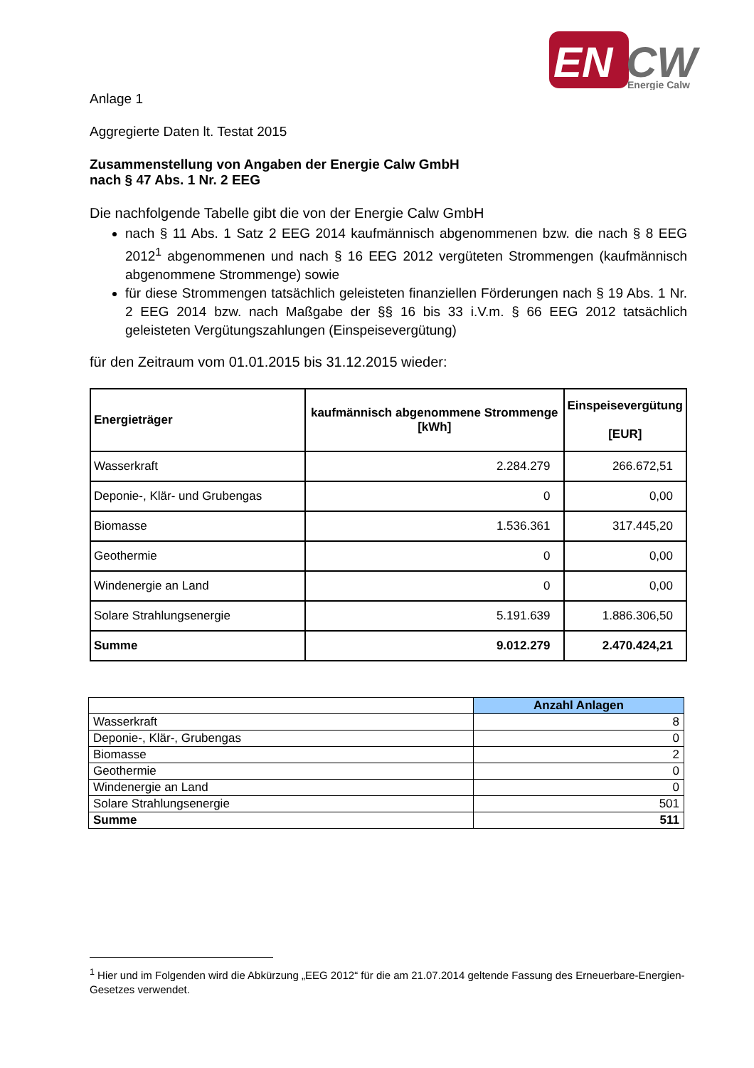EN
CW
Energie Calw
Anlage 1
Aggregierte Daten lt. Testat 2015
Zusammenstellung von Angaben der Energie Calw GmbH
nach § 47 Abs. 1 Nr. 2 EEG
Die nachfolgende Tabelle gibt die von der Energie Calw GmbH
nach § 11 Abs. 1 Satz 2 EEG 2014 kaufmännisch abgenommenen bzw. die nach § 8 EEG 2012<sup>1</sup> abgenommenen und nach § 16 EEG 2012 vergüteten Strommengen (kaufmännisch abgenommene Strommenge) sowie
für diese Strommengen tatsächlich geleisteten finanziellen Förderungen nach § 19 Abs. 1 Nr. 2 EEG 2014 bzw. nach Maßgabe der §§ 16 bis 33 i.V.m. § 66 EEG 2012 tatsächlich geleisteten Vergütungszahlungen (Einspeisevergütung)
für den Zeitraum vom 01.01.2015 bis 31.12.2015 wieder:
| Energieträger | kaufmännisch abgenommene Strommenge [kWh] | Einspeisevergütung [EUR] |
| --- | --- | --- |
| Wasserkraft | 2.284.279 | 266.672,51 |
| Deponie-, Klär- und Grubengas | 0 | 0,00 |
| Biomasse | 1.536.361 | 317.445,20 |
| Geothermie | 0 | 0,00 |
| Windenergie an Land | 0 | 0,00 |
| Solare Strahlungsenergie | 5.191.639 | 1.886.306,50 |
| Summe | 9.012.279 | 2.470.424,21 |
| | Anzahl Anlagen |
| --- | --- |
| Wasserkraft | 8 |
| Deponie-, Klär-, Grubengas | 0 |
| Biomasse | 2 |
| Geothermie | 0 |
| Windenergie an Land | 0 |
| Solare Strahlungsenergie | 501 |
| Summe | 511 |
<sup>1</sup> Hier und im Folgenden wird die Abkürzung „EEG 2012“ für die am 21.07.2014 geltende Fassung des Erneuerbare-Energien-Gesetzes verwendet.